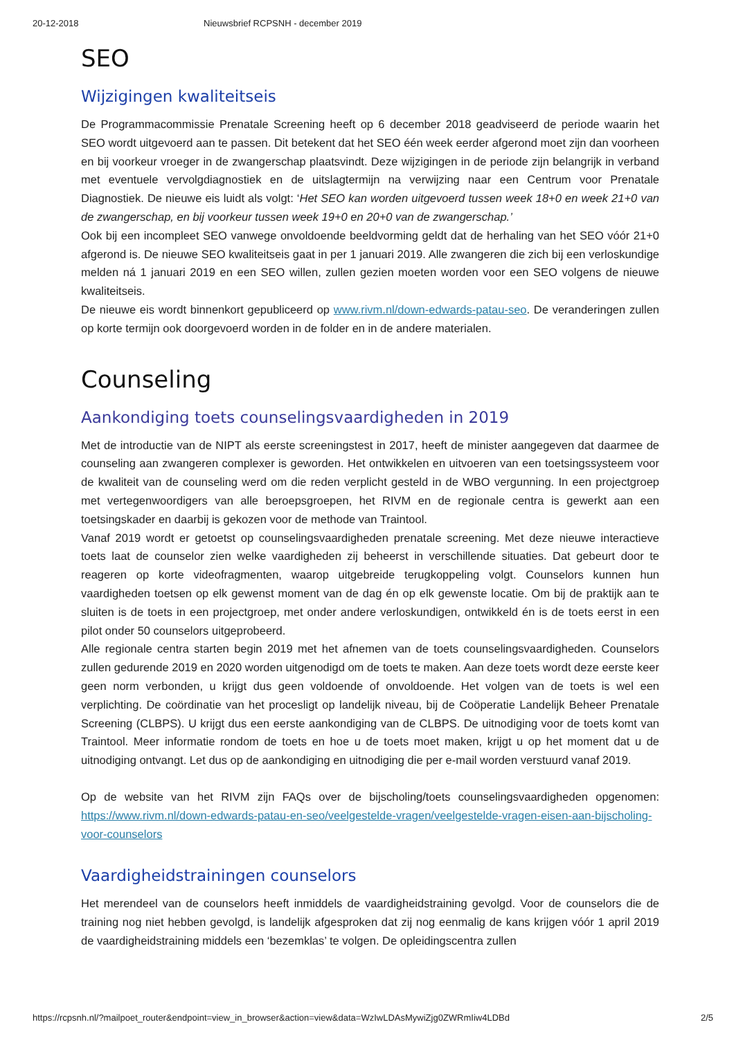20-12-2018 Nieuwsbrief RCPSNH - december 2019
SEO
Wijzigingen kwaliteitseis
De Programmacommissie Prenatale Screening heeft op 6 december 2018 geadviseerd de periode waarin het SEO wordt uitgevoerd aan te passen. Dit betekent dat het SEO één week eerder afgerond moet zijn dan voorheen en bij voorkeur vroeger in de zwangerschap plaatsvindt. Deze wijzigingen in de periode zijn belangrijk in verband met eventuele vervolgdiagnostiek en de uitslagtermijn na verwijzing naar een Centrum voor Prenatale Diagnostiek. De nieuwe eis luidt als volgt: ‘Het SEO kan worden uitgevoerd tussen week 18+0 en week 21+0 van de zwangerschap, en bij voorkeur tussen week 19+0 en 20+0 van de zwangerschap.’
Ook bij een incompleet SEO vanwege onvoldoende beeldvorming geldt dat de herhaling van het SEO vóór 21+0 afgerond is. De nieuwe SEO kwaliteitseis gaat in per 1 januari 2019. Alle zwangeren die zich bij een verloskundige melden ná 1 januari 2019 en een SEO willen, zullen gezien moeten worden voor een SEO volgens de nieuwe kwaliteitseis.
De nieuwe eis wordt binnenkort gepubliceerd op www.rivm.nl/down-edwards-patau-seo. De veranderingen zullen op korte termijn ook doorgevoerd worden in de folder en in de andere materialen.
Counseling
Aankondiging toets counselingsvaardigheden in 2019
Met de introductie van de NIPT als eerste screeningstest in 2017, heeft de minister aangegeven dat daarmee de counseling aan zwangeren complexer is geworden. Het ontwikkelen en uitvoeren van een toetsingssysteem voor de kwaliteit van de counseling werd om die reden verplicht gesteld in de WBO vergunning. In een projectgroep met vertegenwoordigers van alle beroepsgroepen, het RIVM en de regionale centra is gewerkt aan een toetsingskader en daarbij is gekozen voor de methode van Traintool.
Vanaf 2019 wordt er getoetst op counselingsvaardigheden prenatale screening. Met deze nieuwe interactieve toets laat de counselor zien welke vaardigheden zij beheerst in verschillende situaties. Dat gebeurt door te reageren op korte videofragmenten, waarop uitgebreide terugkoppeling volgt. Counselors kunnen hun vaardigheden toetsen op elk gewenst moment van de dag én op elk gewenste locatie. Om bij de praktijk aan te sluiten is de toets in een projectgroep, met onder andere verloskundigen, ontwikkeld én is de toets eerst in een pilot onder 50 counselors uitgeprobeerd.
Alle regionale centra starten begin 2019 met het afnemen van de toets counselingsvaardigheden. Counselors zullen gedurende 2019 en 2020 worden uitgenodigd om de toets te maken. Aan deze toets wordt deze eerste keer geen norm verbonden, u krijgt dus geen voldoende of onvoldoende. Het volgen van de toets is wel een verplichting. De coördinatie van het procesligt op landelijk niveau, bij de Coöperatie Landelijk Beheer Prenatale Screening (CLBPS). U krijgt dus een eerste aankondiging van de CLBPS. De uitnodiging voor de toets komt van Traintool. Meer informatie rondom de toets en hoe u de toets moet maken, krijgt u op het moment dat u de uitnodiging ontvangt. Let dus op de aankondiging en uitnodiging die per e-mail worden verstuurd vanaf 2019.
Op de website van het RIVM zijn FAQs over de bijscholing/toets counselingsvaardigheden opgenomen: https://www.rivm.nl/down-edwards-patau-en-seo/veelgestelde-vragen/veelgestelde-vragen-eisen-aan-bijscholing-voor-counselors
Vaardigheidstrainingen counselors
Het merendeel van de counselors heeft inmiddels de vaardigheidstraining gevolgd. Voor de counselors die de training nog niet hebben gevolgd, is landelijk afgesproken dat zij nog eenmalig de kans krijgen vóór 1 april 2019 de vaardigheidstraining middels een ‘bezemklas’ te volgen. De opleidingscentra zullen
https://rcpsnh.nl/?mailpoet_router&endpoint=view_in_browser&action=view&data=WzIwLDAsMywiZjg0ZWRmIiw4LDBd 2/5